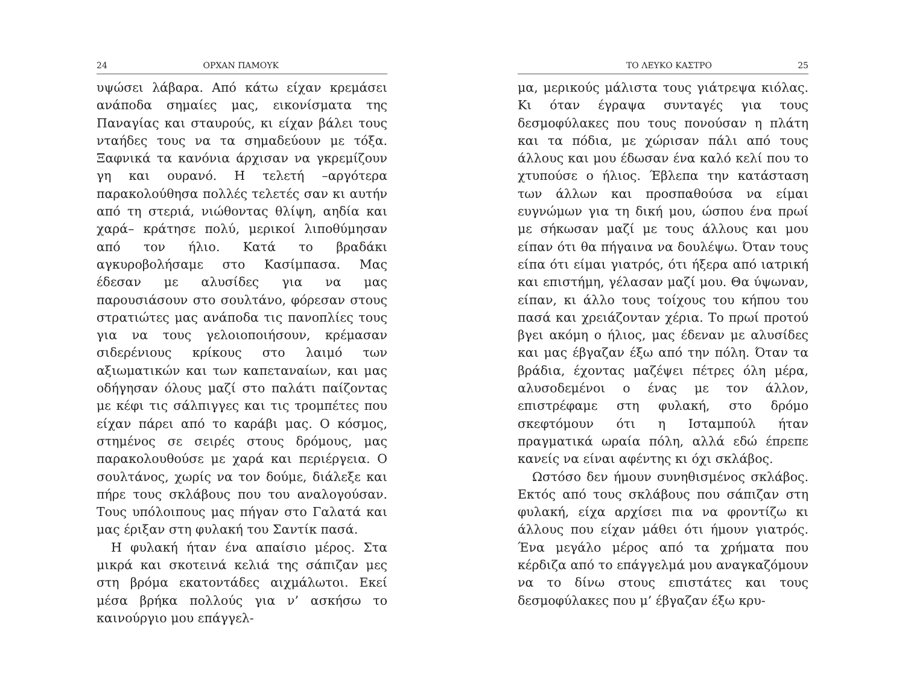24 ΟΡΧΑΝ ΠΑΜΟΥΚ
υψώσει λάβαρα. Από κάτω είχαν κρεμάσει ανάποδα σημαίες μας, εικονίσματα της Παναγίας και σταυρούς, κι είχαν βάλει τους νταήδες τους να τα σημαδεύουν με τόξα. Ξαφνικά τα κανόνια άρχισαν να γκρεμίζουν γη και ουρανό. Η τελετή –αργότερα παρακολούθησα πολλές τελετές σαν κι αυτήν από τη στεριά, νιώθοντας θλίψη, αηδία και χαρά– κράτησε πολύ, μερικοί λιποθύμησαν από τον ήλιο. Κατά το βραδάκι αγκυροβολήσαμε στο Κασίμπασα. Μας έδεσαν με αλυσίδες για να μας παρουσιάσουν στο σουλτάνο, φόρεσαν στους στρατιώτες μας ανάποδα τις πανοπλίες τους για να τους γελοιοποιήσουν, κρέμασαν σιδερένιους κρίκους στο λαιμό των αξιωματικών και των καπεταναίων, και μας οδήγησαν όλους μαζί στο παλάτι παίζοντας με κέφι τις σάλπιγγες και τις τρομπέτες που είχαν πάρει από το καράβι μας. Ο κόσμος, στημένος σε σειρές στους δρόμους, μας παρακολουθούσε με χαρά και περιέργεια. Ο σουλτάνος, χωρίς να τον δούμε, διάλεξε και πήρε τους σκλάβους που του αναλογούσαν. Τους υπόλοιπους μας πήγαν στο Γαλατά και μας έριξαν στη φυλακή του Σαντίκ πασά.
Η φυλακή ήταν ένα απαίσιο μέρος. Στα μικρά και σκοτεινά κελιά της σάπιζαν μες στη βρόμα εκατοντάδες αιχμάλωτοι. Εκεί μέσα βρήκα πολλούς για ν’ ασκήσω το καινούργιο μου επάγγελ-
ΤΟ ΛΕΥΚΟ ΚΑΣΤΡΟ 25
μα, μερικούς μάλιστα τους γιάτρεψα κιόλας. Κι όταν έγραψα συνταγές για τους δεσμοφύλακες που τους πονούσαν η πλάτη και τα πόδια, με χώρισαν πάλι από τους άλλους και μου έδωσαν ένα καλό κελί που το χτυπούσε ο ήλιος. Έβλεπα την κατάσταση των άλλων και προσπαθούσα να είμαι ευγνώμων για τη δική μου, ώσπου ένα πρωί με σήκωσαν μαζί με τους άλλους και μου είπαν ότι θα πήγαινα να δουλέψω. Όταν τους είπα ότι είμαι γιατρός, ότι ήξερα από ιατρική και επιστήμη, γέλασαν μαζί μου. Θα ύψωναν, είπαν, κι άλλο τους τοίχους του κήπου του πασά και χρειάζονταν χέρια. Το πρωί προτού βγει ακόμη ο ήλιος, μας έδεναν με αλυσίδες και μας έβγαζαν έξω από την πόλη. Όταν τα βράδια, έχοντας μαζέψει πέτρες όλη μέρα, αλυσοδεμένοι ο ένας με τον άλλον, επιστρέφαμε στη φυλακή, στο δρόμο σκεφτόμουν ότι η Ισταμπούλ ήταν πραγματικά ωραία πόλη, αλλά εδώ έπρεπε κανείς να είναι αφέντης κι όχι σκλάβος.
Ωστόσο δεν ήμουν συνηθισμένος σκλάβος. Εκτός από τους σκλάβους που σάπιζαν στη φυλακή, είχα αρχίσει πια να φροντίζω κι άλλους που είχαν μάθει ότι ήμουν γιατρός. Ένα μεγάλο μέρος από τα χρήματα που κέρδιζα από το επάγγελμά μου αναγκαζόμουν να το δίνω στους επιστάτες και τους δεσμοφύλακες που μ’ έβγαζαν έξω κρυ-